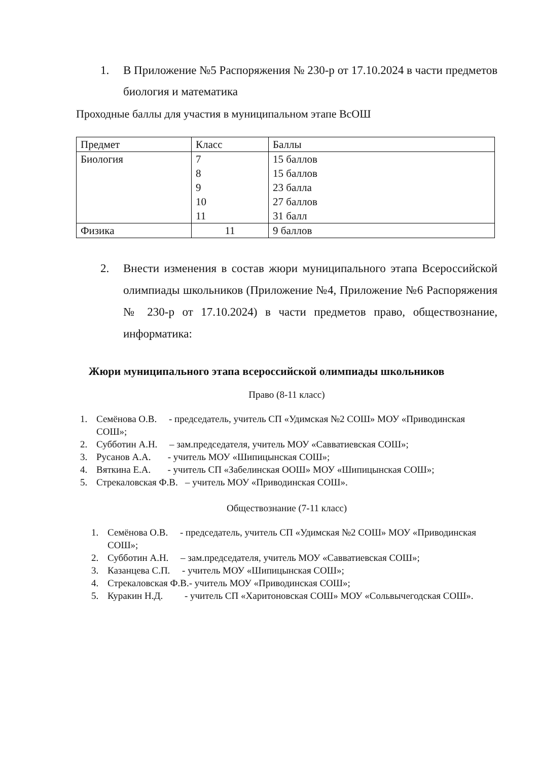1. В Приложение №5 Распоряжения № 230-р от 17.10.2024 в части предметов биология и математика
Проходные баллы для участия в муниципальном этапе ВсОШ
| Предмет | Класс | Баллы |
| Биология | 7 8 9 10 11 | 15 баллов 15 баллов 23 балла 27 баллов 31 балл |
| Физика | 11 | 9 баллов |
2. Внести изменения в состав жюри муниципального этапа Всероссийской олимпиады школьников (Приложение №4, Приложение №6 Распоряжения № 230-р от 17.10.2024) в части предметов право, обществознание, информатика:
Жюри муниципального этапа всероссийской олимпиады школьников
Право (8-11 класс)
1. Семёнова О.В. - председатель, учитель СП «Удимская №2 СОШ» МОУ «Приводинская СОШ»;
2. Субботин А.Н. – зам.председателя, учитель МОУ «Савватиевская СОШ»;
3. Русанов А.А. - учитель МОУ «Шипицынская СОШ»;
4. Вяткина Е.А. - учитель СП «Забелинская ООШ» МОУ «Шипицынская СОШ»;
5. Стрекаловская Ф.В. – учитель МОУ «Приводинская СОШ».
Обществознание (7-11 класс)
1. Семёнова О.В. - председатель, учитель СП «Удимская №2 СОШ» МОУ «Приводинская СОШ»;
2. Субботин А.Н. – зам.председателя, учитель МОУ «Савватиевская СОШ»;
3. Казанцева С.П. - учитель МОУ «Шипицынская СОШ»;
4. Стрекаловская Ф.В.- учитель МОУ «Приводинская СОШ»;
5. Куракин Н.Д. - учитель СП «Харитоновская СОШ» МОУ «Сольвычегодская СОШ».